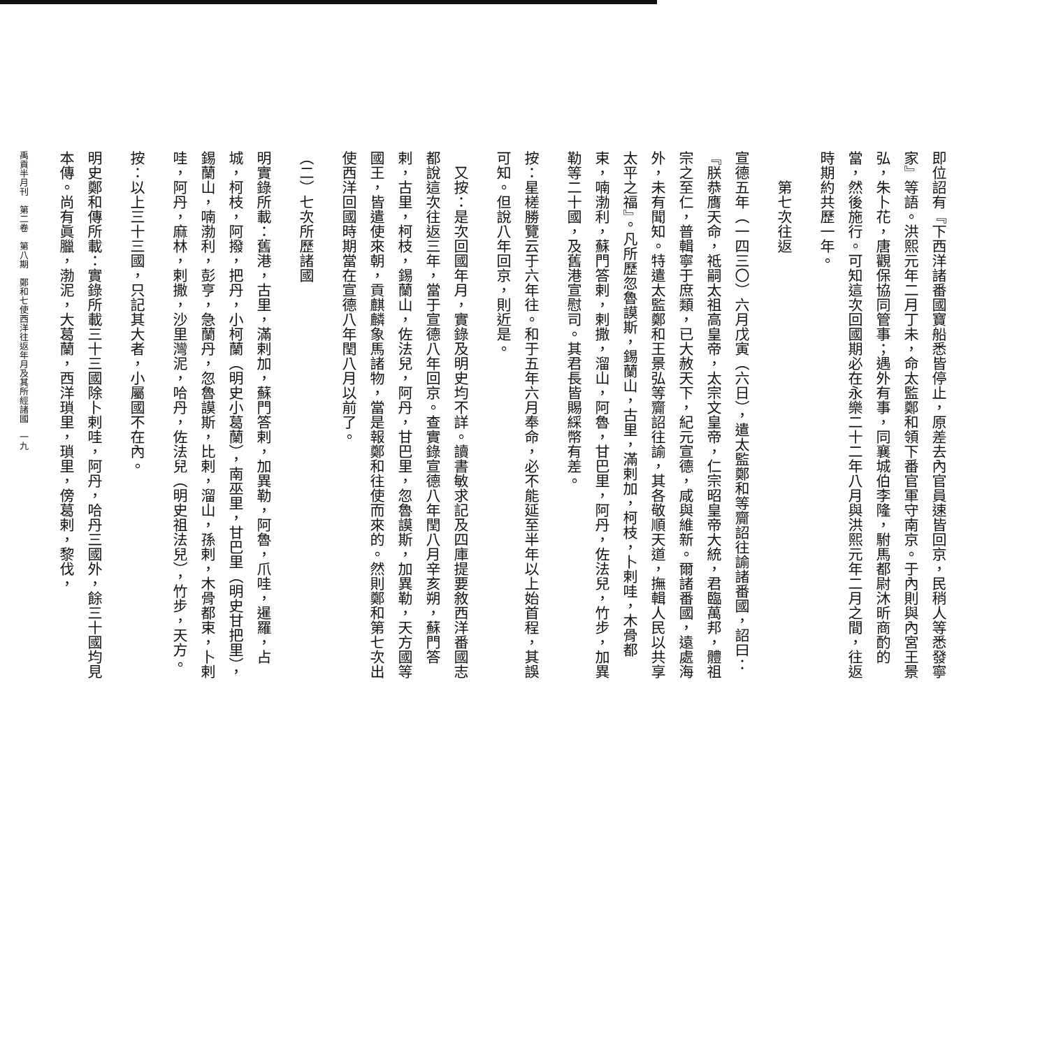即位詔有『下西洋諸番國寶船悉皆停止，原差去內官員速皆回京，民稍人等悉發寧家』等語。洪熙元年二月丁未，命太監鄭和領下番官軍守南京。于內則與內宮王景弘，朱卜花，唐觀保協同管事；遇外有事，同襄城伯李隆，駙馬都尉沐昕商酌的當，然後施行。可知這次回國期必在永樂二十二年八月與洪熙元年二月之間，往返時期約共歷一年。
　　第七次往返
宣德五年（一四三〇）六月戊寅（六日），遣太監鄭和等齎詔往諭諸番國，詔曰：『朕恭膺天命，祗嗣太祖高皇帝，太宗文皇帝，仁宗昭皇帝大統，君臨萬邦，體祖宗之至仁，普輯寧于庶類，已大赦天下，紀元宣德，咸與維新。爾諸番國，遠處海外，未有聞知。特遣太監鄭和王景弘等齎詔往諭，其各敬順天道，撫輯人民以共享太平之福』。凡所歷忽魯謨斯，錫蘭山，古里，滿剌加，柯枝，卜剌哇，木骨都束，喃渤利，蘇門答剌，剌撒，溜山，阿魯，甘巴里，阿丹，佐法兒，竹步，加異勒等二十國，及舊港宣慰司。其君長皆賜綵幣有差。
按：星槎勝覽云于六年往。和于五年六月奉命，必不能延至半年以上始首程，其誤可知。但說八年回京，則近是。
　又按：是次回國年月，實錄及明史均不詳。讀書敏求記及四庫提要敘西洋番國志都說這次往返三年，當于宣德八年回京。查實錄宣德八年閏八月辛亥朔，蘇門答剌，古里，柯枝，錫蘭山，佐法兒，阿丹，甘巴里，忽魯謨斯，加異勒，天方國等國王，皆遣使來朝，貢麒麟象馬諸物，當是報鄭和往使而來的。然則鄭和第七次出使西洋回國時期當在宣德八年閏八月以前了。
（二）七次所歷諸國
明實錄所載：舊港，古里，滿剌加，蘇門答剌，加異勒，阿魯，爪哇，暹羅，占城，柯枝，阿撥，把丹，小柯蘭（明史小葛蘭），南巫里，甘巴里（明史甘把里），錫蘭山，喃渤利，彭亨，急蘭丹，忽魯謨斯，比剌，溜山，孫剌，木骨都束，卜剌哇，阿丹，麻林，剌撒，沙里灣泥，哈丹，佐法兒（明史祖法兒），竹步，天方。
按：以上三十三國，只記其大者，小屬國不在內。
明史鄭和傳所載：實錄所載三十三國除卜剌哇，阿丹，哈丹三國外，餘三十國均見本傳。尚有眞臘，渤泥，大葛蘭，西洋瑣里，瑣里，傍葛剌，黎伐，
禹貢半月刊　第二卷　第八期　鄭和七使西洋往返年月及其所經諸國　一九